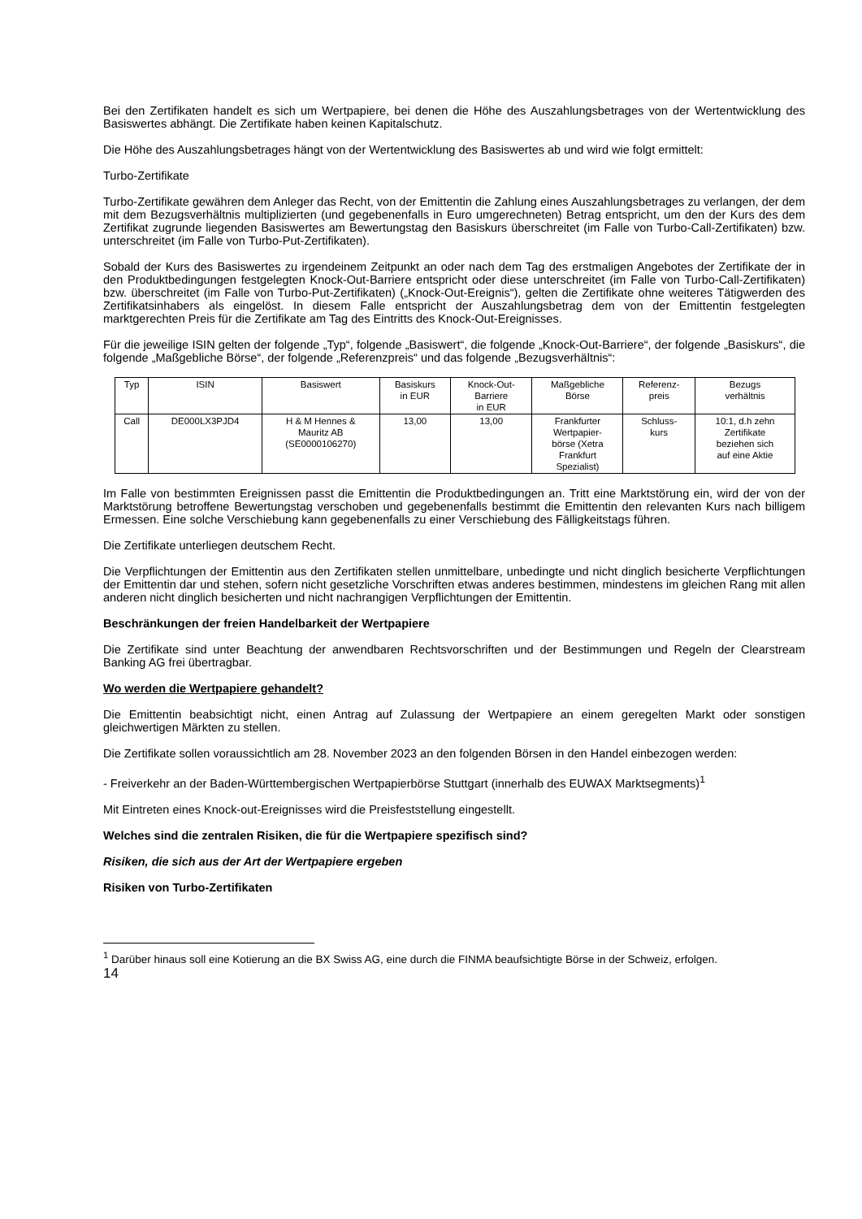Bei den Zertifikaten handelt es sich um Wertpapiere, bei denen die Höhe des Auszahlungsbetrages von der Wertentwicklung des Basiswertes abhängt. Die Zertifikate haben keinen Kapitalschutz.
Die Höhe des Auszahlungsbetrages hängt von der Wertentwicklung des Basiswertes ab und wird wie folgt ermittelt:
Turbo-Zertifikate
Turbo-Zertifikate gewähren dem Anleger das Recht, von der Emittentin die Zahlung eines Auszahlungsbetrages zu verlangen, der dem mit dem Bezugsverhältnis multiplizierten (und gegebenenfalls in Euro umgerechneten) Betrag entspricht, um den der Kurs des dem Zertifikat zugrunde liegenden Basiswertes am Bewertungstag den Basiskurs überschreitet (im Falle von Turbo-Call-Zertifikaten) bzw. unterschreitet (im Falle von Turbo-Put-Zertifikaten).
Sobald der Kurs des Basiswertes zu irgendeinem Zeitpunkt an oder nach dem Tag des erstmaligen Angebotes der Zertifikate der in den Produktbedingungen festgelegten Knock-Out-Barriere entspricht oder diese unterschreitet (im Falle von Turbo-Call-Zertifikaten) bzw. überschreitet (im Falle von Turbo-Put-Zertifikaten) („Knock-Out-Ereignis“), gelten die Zertifikate ohne weiteres Tätigwerden des Zertifikatsinhabers als eingelöst. In diesem Falle entspricht der Auszahlungsbetrag dem von der Emittentin festgelegten marktgerechten Preis für die Zertifikate am Tag des Eintritts des Knock-Out-Ereignisses.
Für die jeweilige ISIN gelten der folgende „Typ“, folgende „Basiswert“, die folgende „Knock-Out-Barriere“, der folgende „Basiskurs“, die folgende „Maßgebliche Börse“, der folgende „Referenzpreis“ und das folgende „Bezugsverhältnis“:
| Typ | ISIN | Basiswert | Basiskurs in EUR | Knock-Out- Barriere in EUR | Maßgebliche Börse | Referenz- preis | Bezugs verhältnis |
| --- | --- | --- | --- | --- | --- | --- | --- |
| Call | DE000LX3PJD4 | H & M Hennes & Mauritz AB (SE0000106270) | 13,00 | 13,00 | Frankfurter Wertpapier- börse (Xetra Frankfurt Spezialist) | Schluss- kurs | 10:1, d.h zehn Zertifikate beziehen sich auf eine Aktie |
Im Falle von bestimmten Ereignissen passt die Emittentin die Produktbedingungen an. Tritt eine Marktstörung ein, wird der von der Marktstörung betroffene Bewertungstag verschoben und gegebenenfalls bestimmt die Emittentin den relevanten Kurs nach billigem Ermessen. Eine solche Verschiebung kann gegebenenfalls zu einer Verschiebung des Fälligkeitstags führen.
Die Zertifikate unterliegen deutschem Recht.
Die Verpflichtungen der Emittentin aus den Zertifikaten stellen unmittelbare, unbedingte und nicht dinglich besicherte Verpflichtungen der Emittentin dar und stehen, sofern nicht gesetzliche Vorschriften etwas anderes bestimmen, mindestens im gleichen Rang mit allen anderen nicht dinglich besicherten und nicht nachrangigen Verpflichtungen der Emittentin.
Beschränkungen der freien Handelbarkeit der Wertpapiere
Die Zertifikate sind unter Beachtung der anwendbaren Rechtsvorschriften und der Bestimmungen und Regeln der Clearstream Banking AG frei übertragbar.
Wo werden die Wertpapiere gehandelt?
Die Emittentin beabsichtigt nicht, einen Antrag auf Zulassung der Wertpapiere an einem geregelten Markt oder sonstigen gleichwertigen Märkten zu stellen.
Die Zertifikate sollen voraussichtlich am 28. November 2023 an den folgenden Börsen in den Handel einbezogen werden:
- Freiverkehr an der Baden-Württembergischen Wertpapierbörse Stuttgart (innerhalb des EUWAX Marktsegments)<sup>1</sup>
Mit Eintreten eines Knock-out-Ereignisses wird die Preisfeststellung eingestellt.
Welches sind die zentralen Risiken, die für die Wertpapiere spezifisch sind?
Risiken, die sich aus der Art der Wertpapiere ergeben
Risiken von Turbo-Zertifikaten
<sup>1</sup> Darüber hinaus soll eine Kotierung an die BX Swiss AG, eine durch die FINMA beaufsichtigte Börse in der Schweiz, erfolgen.
14